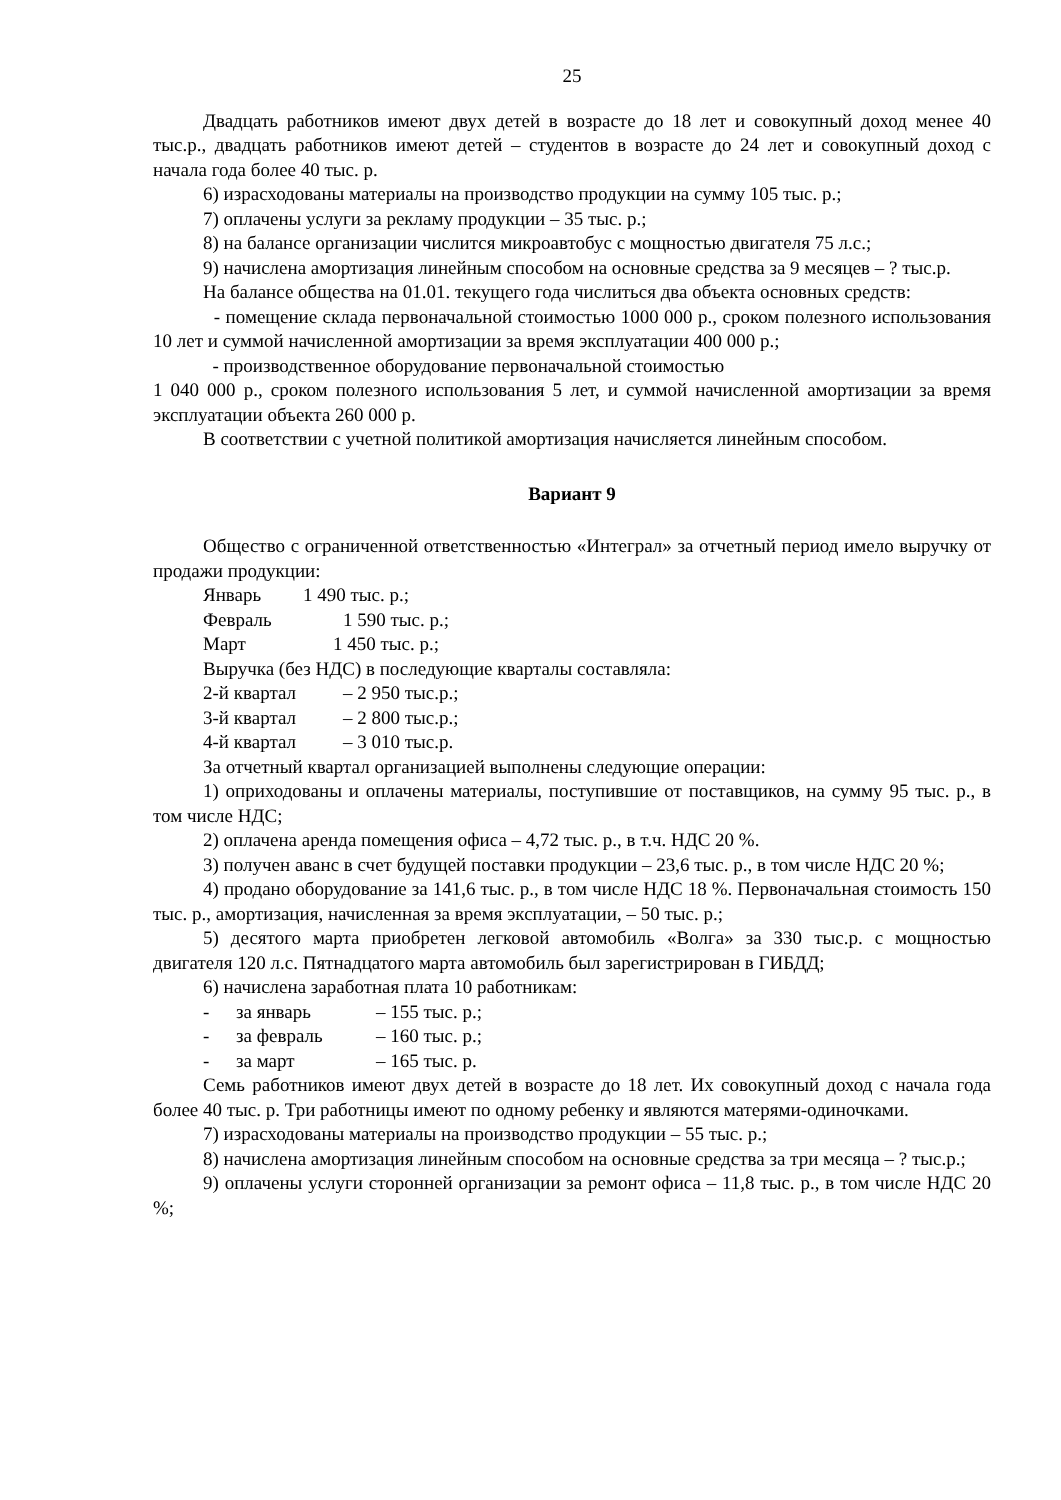25
Двадцать работников имеют двух детей в возрасте до 18 лет и совокупный доход менее 40 тыс.р., двадцать работников имеют детей – студентов в возрасте до 24 лет и совокупный доход с начала года более 40 тыс. р.
6) израсходованы материалы на производство продукции на сумму 105 тыс. р.;
7) оплачены услуги за рекламу продукции – 35 тыс. р.;
8) на балансе организации числится микроавтобус с мощностью двигателя 75 л.с.;
9) начислена амортизация линейным способом на основные средства за 9 месяцев – ? тыс.р.
На балансе общества на 01.01. текущего года числиться два объекта основных средств:
- помещение склада первоначальной стоимостью 1000 000 р., сроком полезного использования 10 лет и суммой начисленной амортизации за время эксплуатации 400 000 р.;
- производственное оборудование первоначальной стоимостью
1 040 000 р., сроком полезного использования 5 лет, и суммой начисленной амортизации за время эксплуатации объекта 260 000 р.
В соответствии с учетной политикой амортизация начисляется линейным способом.
Вариант 9
Общество с ограниченной ответственностью «Интеграл» за отчетный период имело выручку от продажи продукции:
Январь 1 490 тыс. р.;
Февраль 1 590 тыс. р.;
Март 1 450 тыс. р.;
Выручка (без НДС) в последующие кварталы составляла:
2-й квартал – 2 950 тыс.р.;
3-й квартал – 2 800 тыс.р.;
4-й квартал – 3 010 тыс.р.
За отчетный квартал организацией выполнены следующие операции:
1) оприходованы и оплачены материалы, поступившие от поставщиков, на сумму 95 тыс. р., в том числе НДС;
2) оплачена аренда помещения офиса – 4,72 тыс. р., в т.ч. НДС 20 %.
3) получен аванс в счет будущей поставки продукции – 23,6 тыс. р., в том числе НДС 20 %;
4) продано оборудование за 141,6 тыс. р., в том числе НДС 18 %. Первоначальная стоимость 150 тыс. р., амортизация, начисленная за время эксплуатации, – 50 тыс. р.;
5) десятого марта приобретен легковой автомобиль «Волга» за 330 тыс.р. с мощностью двигателя 120 л.с. Пятнадцатого марта автомобиль был зарегистрирован в ГИБДД;
6) начислена заработная плата 10 работникам:
- за январь – 155 тыс. р.;
- за февраль – 160 тыс. р.;
- за март – 165 тыс. р.
Семь работников имеют двух детей в возрасте до 18 лет. Их совокупный доход с начала года более 40 тыс. р. Три работницы имеют по одному ребенку и являются матерями-одиночками.
7) израсходованы материалы на производство продукции – 55 тыс. р.;
8) начислена амортизация линейным способом на основные средства за три месяца – ? тыс.р.;
9) оплачены услуги сторонней организации за ремонт офиса – 11,8 тыс. р., в том числе НДС 20 %;